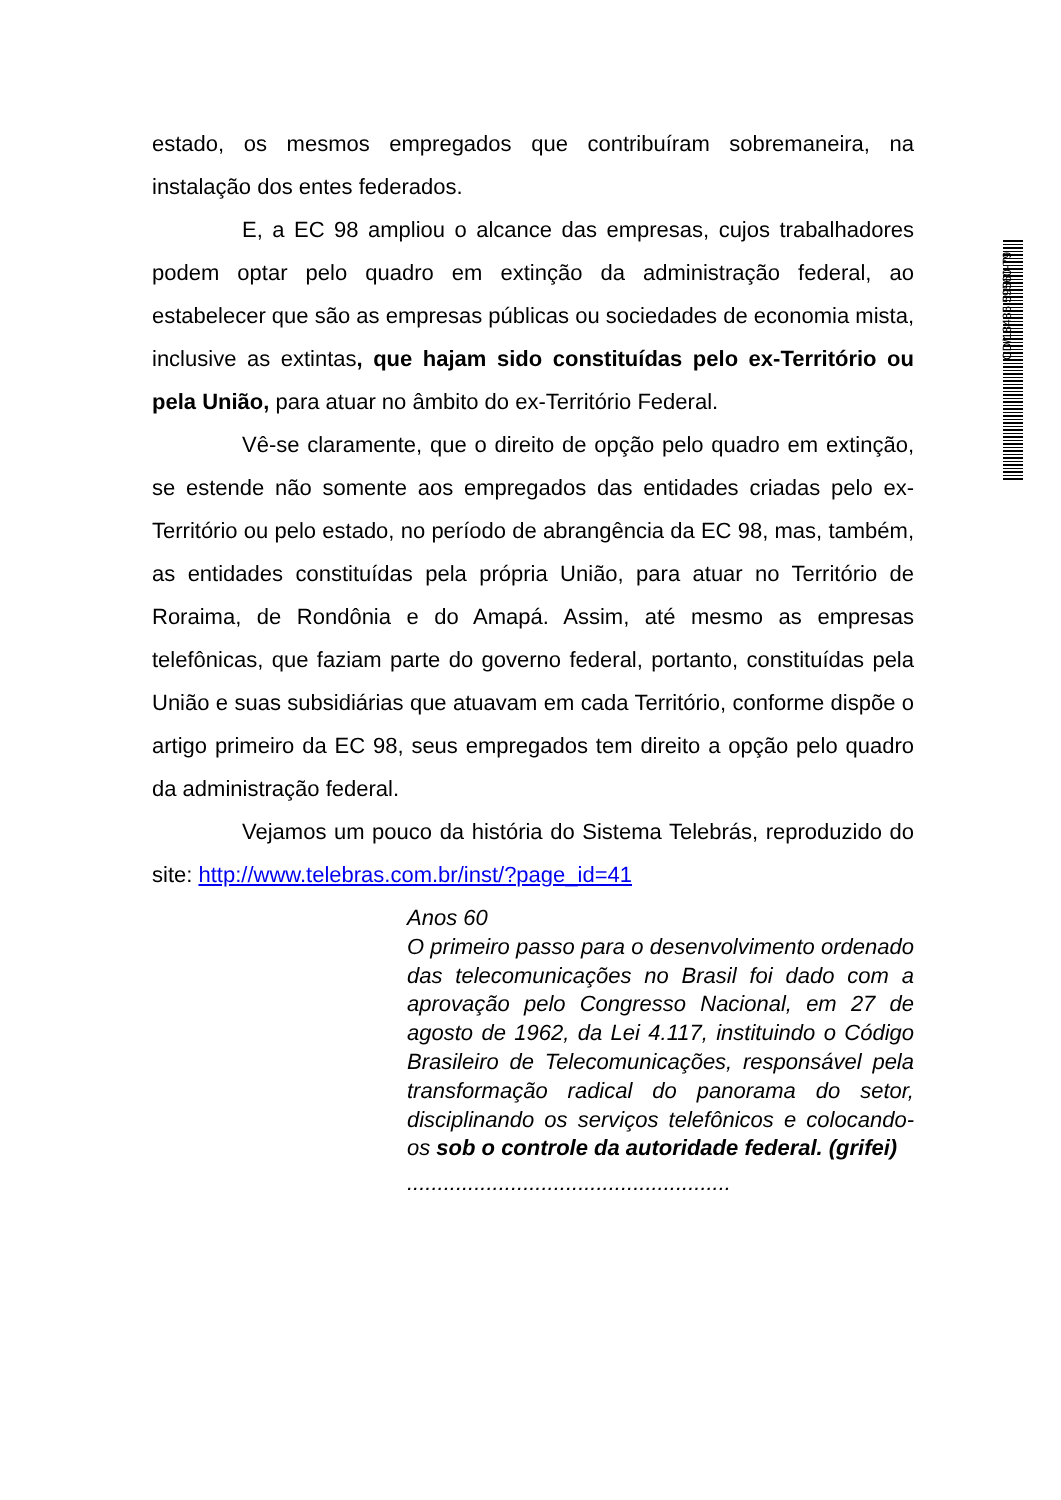estado, os mesmos empregados que contribuíram sobremaneira, na instalação dos entes federados.
E, a EC 98 ampliou o alcance das empresas, cujos trabalhadores podem optar pelo quadro em extinção da administração federal, ao estabelecer que são as empresas públicas ou sociedades de economia mista, inclusive as extintas, que hajam sido constituídas pelo ex-Território ou pela União, para atuar no âmbito do ex-Território Federal.
Vê-se claramente, que o direito de opção pelo quadro em extinção, se estende não somente aos empregados das entidades criadas pelo ex-Território ou pelo estado, no período de abrangência da EC 98, mas, também, as entidades constituídas pela própria União, para atuar no Território de Roraima, de Rondônia e do Amapá. Assim, até mesmo as empresas telefônicas, que faziam parte do governo federal, portanto, constituídas pela União e suas subsidiárias que atuavam em cada Território, conforme dispõe o artigo primeiro da EC 98, seus empregados tem direito a opção pelo quadro da administração federal.
Vejamos um pouco da história do Sistema Telebrás, reproduzido do site: http://www.telebras.com.br/inst/?page_id=41
Anos 60
O primeiro passo para o desenvolvimento ordenado das telecomunicações no Brasil foi dado com a aprovação pelo Congresso Nacional, em 27 de agosto de 1962, da Lei 4.117, instituindo o Código Brasileiro de Telecomunicações, responsável pela transformação radical do panorama do setor, disciplinando os serviços telefônicos e colocando-os sob o controle da autoridade federal. (grifei)
.....................................................
CD/18485.59560-79